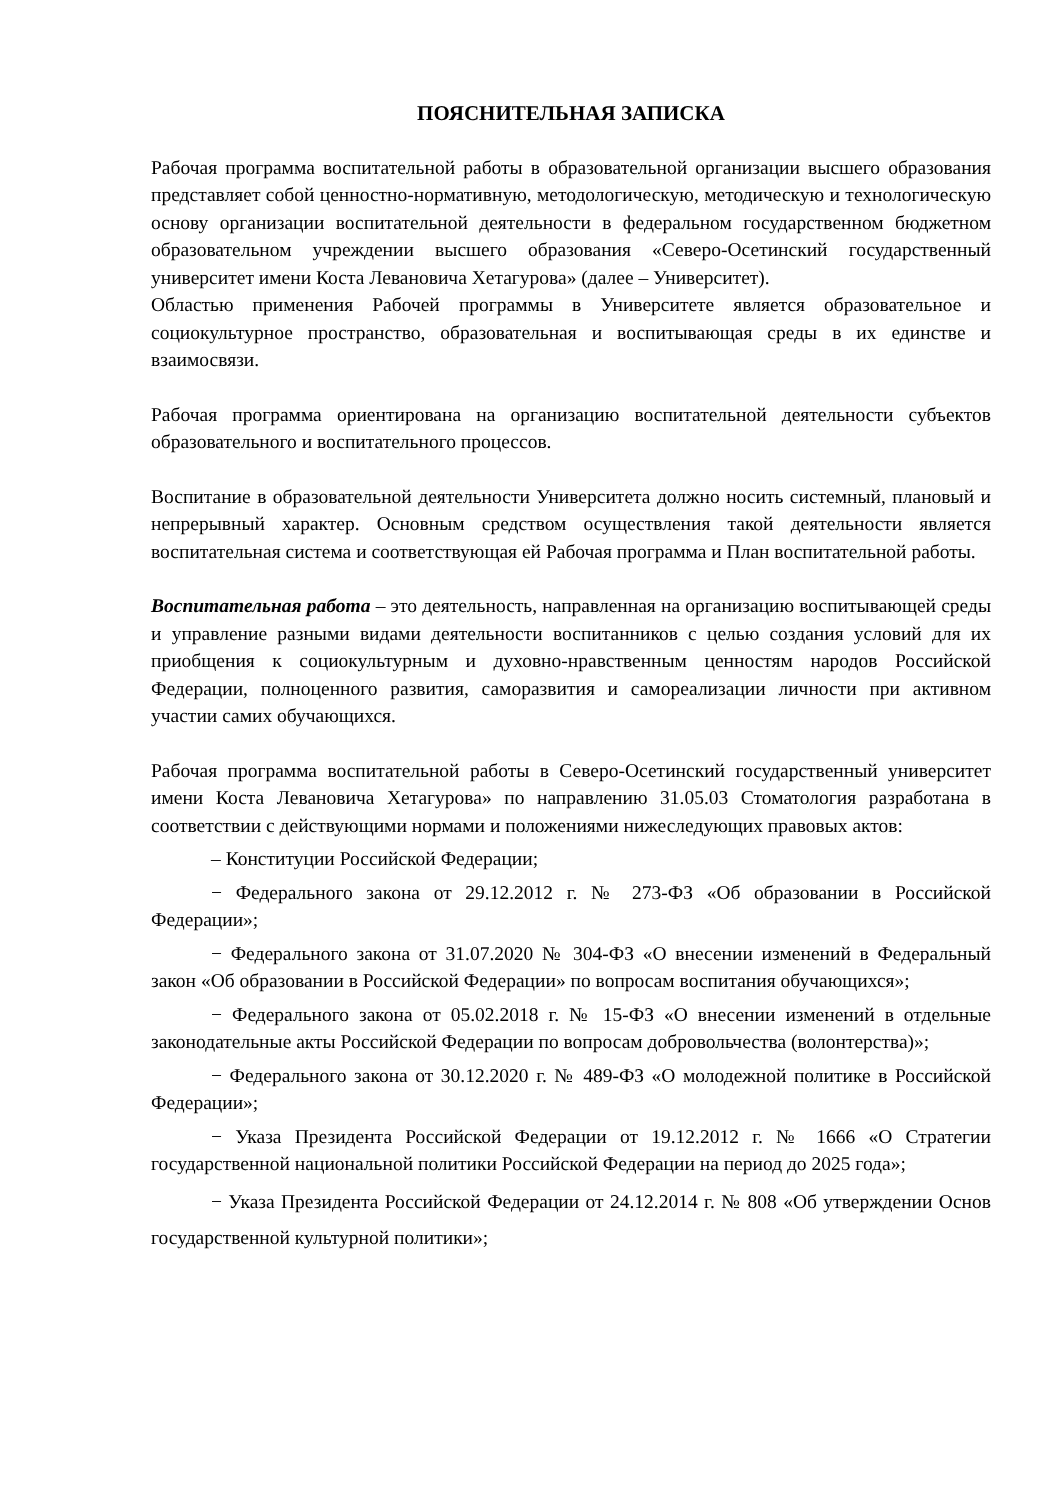ПОЯСНИТЕЛЬНАЯ ЗАПИСКА
Рабочая программа воспитательной работы в образовательной организации высшего образования представляет собой ценностно-нормативную, методологическую, методическую и технологическую основу организации воспитательной деятельности в федеральном государственном бюджетном образовательном учреждении высшего образования «Северо-Осетинский государственный университет имени Коста Левановича Хетагурова» (далее – Университет).
Областью применения Рабочей программы в Университете является образовательное и социокультурное пространство, образовательная и воспитывающая среды в их единстве и взаимосвязи.
Рабочая программа ориентирована на организацию воспитательной деятельности субъектов образовательного и воспитательного процессов.
Воспитание в образовательной деятельности Университета должно носить системный, плановый и непрерывный характер. Основным средством осуществления такой деятельности является воспитательная система и соответствующая ей Рабочая программа и План воспитательной работы.
Воспитательная работа – это деятельность, направленная на организацию воспитывающей среды и управление разными видами деятельности воспитанников с целью создания условий для их приобщения к социокультурным и духовно-нравственным ценностям народов Российской Федерации, полноценного развития, саморазвития и самореализации личности при активном участии самих обучающихся.
Рабочая программа воспитательной работы в Северо-Осетинский государственный университет имени Коста Левановича Хетагурова» по направлению 31.05.03 Стоматология разработана в соответствии с действующими нормами и положениями нижеследующих правовых актов:
– Конституции Российской Федерации;
− Федерального закона от 29.12.2012 г. № 273-ФЗ «Об образовании в Российской Федерации»;
− Федерального закона от 31.07.2020 № 304-ФЗ «О внесении изменений в Федеральный закон «Об образовании в Российской Федерации» по вопросам воспитания обучающихся»;
− Федерального закона от 05.02.2018 г. № 15-ФЗ «О внесении изменений в отдельные законодательные акты Российской Федерации по вопросам добровольчества (волонтерства)»;
− Федерального закона от 30.12.2020 г. № 489-ФЗ «О молодежной политике в Российской Федерации»;
− Указа Президента Российской Федерации от 19.12.2012 г. № 1666 «О Стратегии государственной национальной политики Российской Федерации на период до 2025 года»;
− Указа Президента Российской Федерации от 24.12.2014 г. № 808 «Об утверждении Основ государственной культурной политики»;